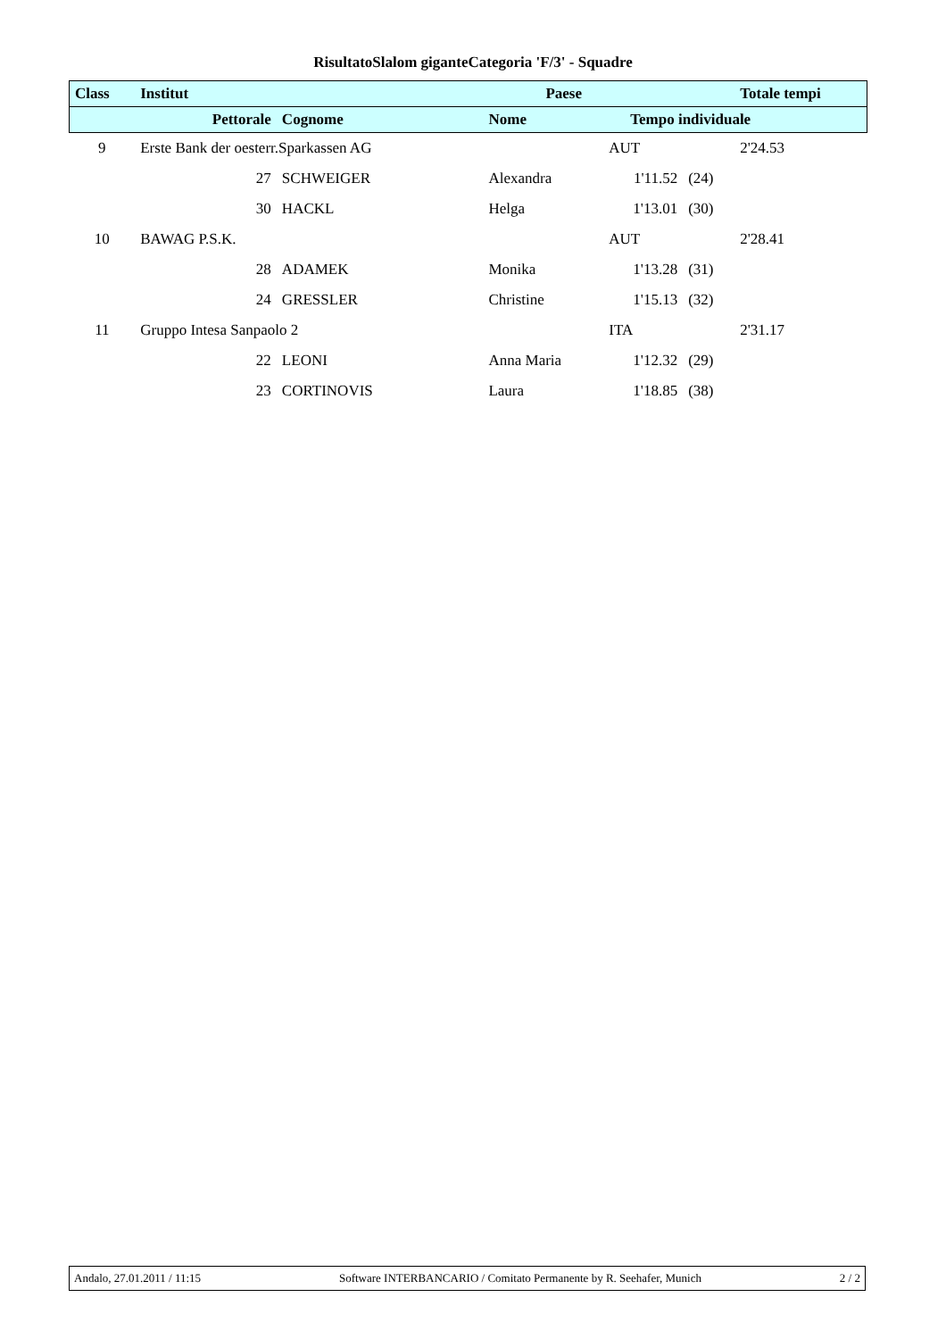RisultatoSlalom giganteCategoria 'F/3' - Squadre
| Class | Institut | | | Paese | | | Totale tempi |
| --- | --- | --- | --- | --- | --- | --- | --- |
| | Pettorale | | Cognome | Nome | Tempo individuale | | |
| 9 | Erste Bank der oesterr.Sparkassen AG | | | | AUT | | 2'24.53 |
| | | 27 | SCHWEIGER | Alexandra | 1'11.52 | (24) | |
| | | 30 | HACKL | Helga | 1'13.01 | (30) | |
| 10 | BAWAG P.S.K. | | | | AUT | | 2'28.41 |
| | | 28 | ADAMEK | Monika | 1'13.28 | (31) | |
| | | 24 | GRESSLER | Christine | 1'15.13 | (32) | |
| 11 | Gruppo Intesa Sanpaolo 2 | | | | ITA | | 2'31.17 |
| | | 22 | LEONI | Anna Maria | 1'12.32 | (29) | |
| | | 23 | CORTINOVIS | Laura | 1'18.85 | (38) | |
Andalo, 27.01.2011 / 11:15 Software INTERBANCARIO / Comitato Permanente by R. Seehafer, Munich 2 / 2